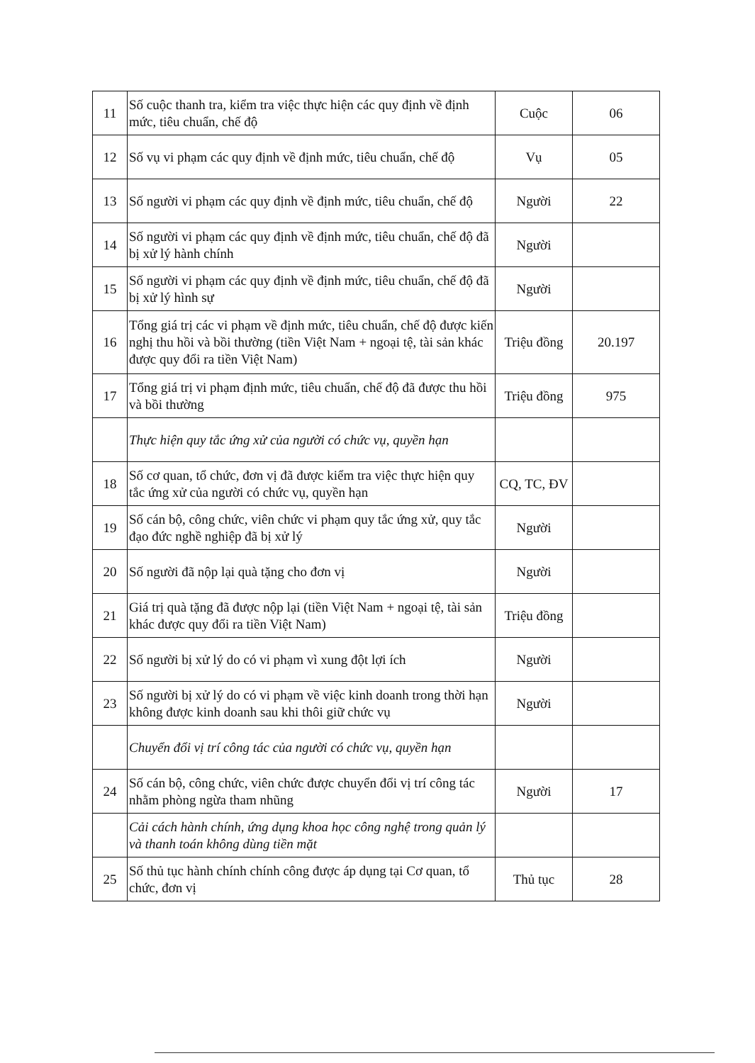| 11 | Số cuộc thanh tra, kiểm tra việc thực hiện các quy định về định mức, tiêu chuẩn, chế độ | Cuộc | 06 |
| 12 | Số vụ vi phạm các quy định về định mức, tiêu chuẩn, chế độ | Vụ | 05 |
| 13 | Số người vi phạm các quy định về định mức, tiêu chuẩn, chế độ | Người | 22 |
| 14 | Số người vi phạm các quy định về định mức, tiêu chuẩn, chế độ đã bị xử lý hành chính | Người | |
| 15 | Số người vi phạm các quy định về định mức, tiêu chuẩn, chế độ đã bị xử lý hình sự | Người | |
| 16 | Tổng giá trị các vi phạm về định mức, tiêu chuẩn, chế độ được kiến nghị thu hồi và bồi thường (tiền Việt Nam + ngoại tệ, tài sản khác được quy đổi ra tiền Việt Nam) | Triệu đồng | 20.197 |
| 17 | Tổng giá trị vi phạm định mức, tiêu chuẩn, chế độ đã được thu hồi và bồi thường | Triệu đồng | 975 |
| | Thực hiện quy tắc ứng xử của người có chức vụ, quyền hạn | | |
| 18 | Số cơ quan, tổ chức, đơn vị đã được kiểm tra việc thực hiện quy tắc ứng xử của người có chức vụ, quyền hạn | CQ, TC, ĐV | |
| 19 | Số cán bộ, công chức, viên chức vi phạm quy tắc ứng xử, quy tắc đạo đức nghề nghiệp đã bị xử lý | Người | |
| 20 | Số người đã nộp lại quà tặng cho đơn vị | Người | |
| 21 | Giá trị quà tặng đã được nộp lại (tiền Việt Nam + ngoại tệ, tài sản khác được quy đổi ra tiền Việt Nam) | Triệu đồng | |
| 22 | Số người bị xử lý do có vi phạm vì xung đột lợi ích | Người | |
| 23 | Số người bị xử lý do có vi phạm về việc kinh doanh trong thời hạn không được kinh doanh sau khi thôi giữ chức vụ | Người | |
| | Chuyển đổi vị trí công tác của người có chức vụ, quyền hạn | | |
| 24 | Số cán bộ, công chức, viên chức được chuyển đổi vị trí công tác nhằm phòng ngừa tham nhũng | Người | 17 |
| | Cải cách hành chính, ứng dụng khoa học công nghệ trong quản lý và thanh toán không dùng tiền mặt | | |
| 25 | Số thủ tục hành chính chính công được áp dụng tại Cơ quan, tổ chức, đơn vị | Thủ tục | 28 |